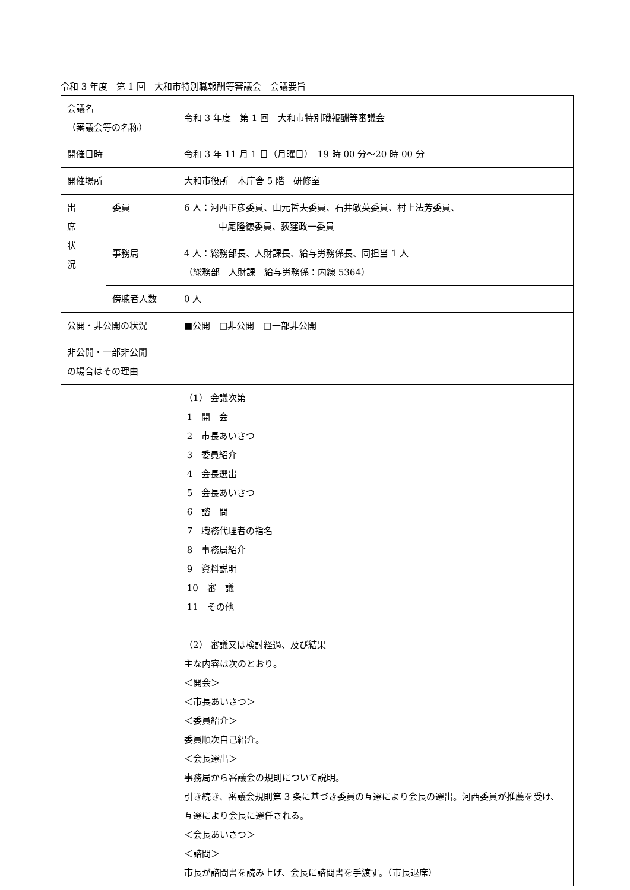令和 3 年度　第 1 回　大和市特別職報酬等審議会　会議要旨
| 会議名 （審議会等の名称） | | 令和 3 年度 第 1 回 大和市特別職報酬等審議会 |
| 開催日時 | | 令和 3 年 11 月 1 日（月曜日） 19 時 00 分～20 時 00 分 |
| 開催場所 | | 大和市役所 本庁舎 5 階 研修室 |
| 出 席 状 況 | 委員 | 6 人：河西正彦委員、山元哲夫委員、石井敏英委員、村上法芳委員、 中尾隆徳委員、荻窪政一委員 |
| | 事務局 | 4 人：総務部長、人財課長、給与労務係長、同担当 1 人 （総務部 人財課 給与労務係：内線 5364） |
| | 傍聴者人数 | 0 人 |
| 公開・非公開の状況 | | ■公開 □非公開 □一部非公開 |
| 非公開・一部非公開 の場合はその理由 | | |
| | | （1） 会議次第 1 開 会 2 市長あいさつ 3 委員紹介 4 会長選出 5 会長あいさつ 6 諮 問 7 職務代理者の指名 8 事務局紹介 9 資料説明 10 審 議 11 その他 （2） 審議又は検討経過、及び結果 主な内容は次のとおり。 ＜開会＞ ＜市長あいさつ＞ ＜委員紹介＞ 委員順次自己紹介。 ＜会長選出＞ 事務局から審議会の規則について説明。 引き続き、審議会規則第 3 条に基づき委員の互選により会長の選出。河西委員が推薦を受け、互選により会長に選任される。 ＜会長あいさつ＞ ＜諮問＞ 市長が諮問書を読み上げ、会長に諮問書を手渡す。（市長退席） |